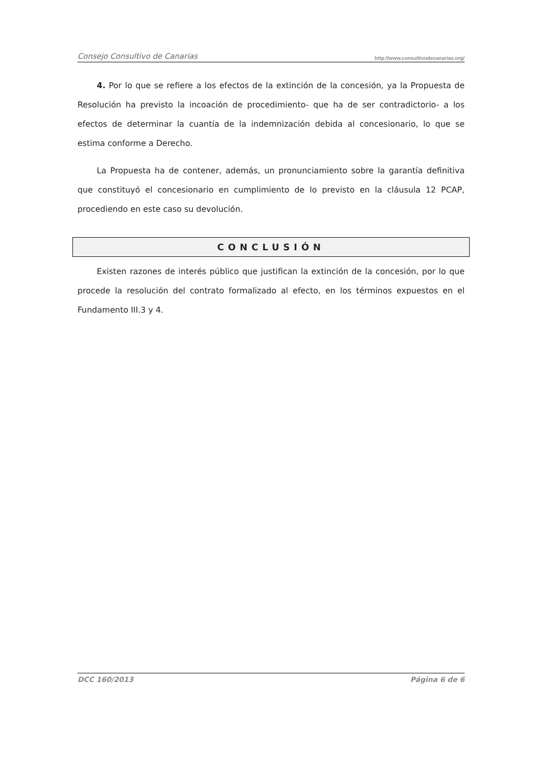Consejo Consultivo de Canarias http://www.consultivodecanarias.org/
4. Por lo que se refiere a los efectos de la extinción de la concesión, ya la Propuesta de Resolución ha previsto la incoación de procedimiento- que ha de ser contradictorio- a los efectos de determinar la cuantía de la indemnización debida al concesionario, lo que se estima conforme a Derecho.
La Propuesta ha de contener, además, un pronunciamiento sobre la garantía definitiva que constituyó el concesionario en cumplimiento de lo previsto en la cláusula 12 PCAP, procediendo en este caso su devolución.
CONCLUSIÓN
Existen razones de interés público que justifican la extinción de la concesión, por lo que procede la resolución del contrato formalizado al efecto, en los términos expuestos en el Fundamento III.3 y 4.
DCC 160/2013 Página 6 de 6